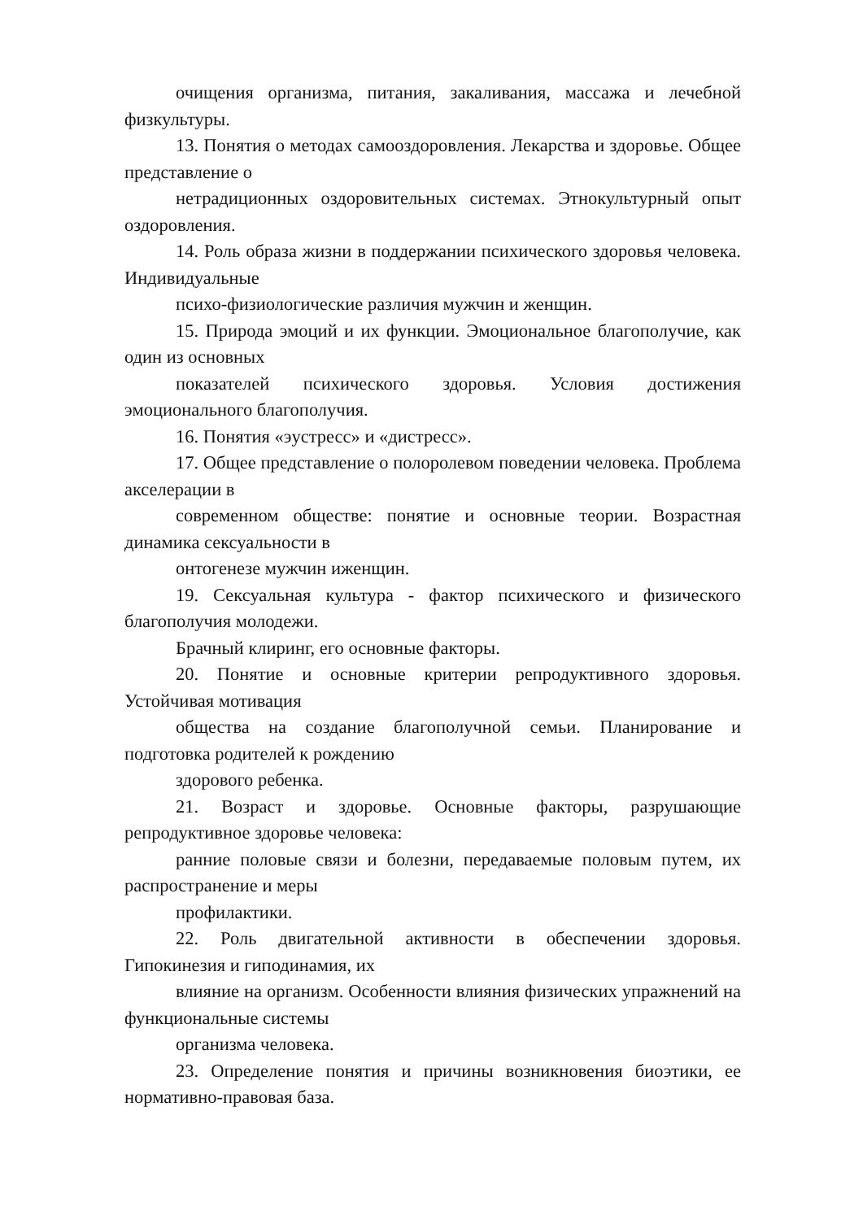очищения организма, питания, закаливания, массажа и лечебной физкультуры.
13. Понятия о методах самооздоровления. Лекарства и здоровье. Общее представление о
нетрадиционных оздоровительных системах. Этнокультурный опыт оздоровления.
14. Роль образа жизни в поддержании психического здоровья человека. Индивидуальные
психо-физиологические различия мужчин и женщин.
15. Природа эмоций и их функции. Эмоциональное благополучие, как один из основных
показателей психического здоровья. Условия достижения эмоционального благополучия.
16. Понятия «эустресс» и «дистресс».
17. Общее представление о полоролевом поведении человека. Проблема акселерации в
современном обществе: понятие и основные теории. Возрастная динамика сексуальности в
онтогенезе мужчин иженщин.
19. Сексуальная культура - фактор психического и физического благополучия молодежи.
Брачный клиринг, его основные факторы.
20. Понятие и основные критерии репродуктивного здоровья. Устойчивая мотивация
общества на создание благополучной семьи. Планирование и подготовка родителей к рождению
здорового ребенка.
21. Возраст и здоровье. Основные факторы, разрушающие репродуктивное здоровье человека:
ранние половые связи и болезни, передаваемые половым путем, их распространение и меры
профилактики.
22. Роль двигательной активности в обеспечении здоровья. Гипокинезия и гиподинамия, их
влияние на организм. Особенности влияния физических упражнений на функциональные системы
организма человека.
23. Определение понятия и причины возникновения биоэтики, ее нормативно-правовая база.